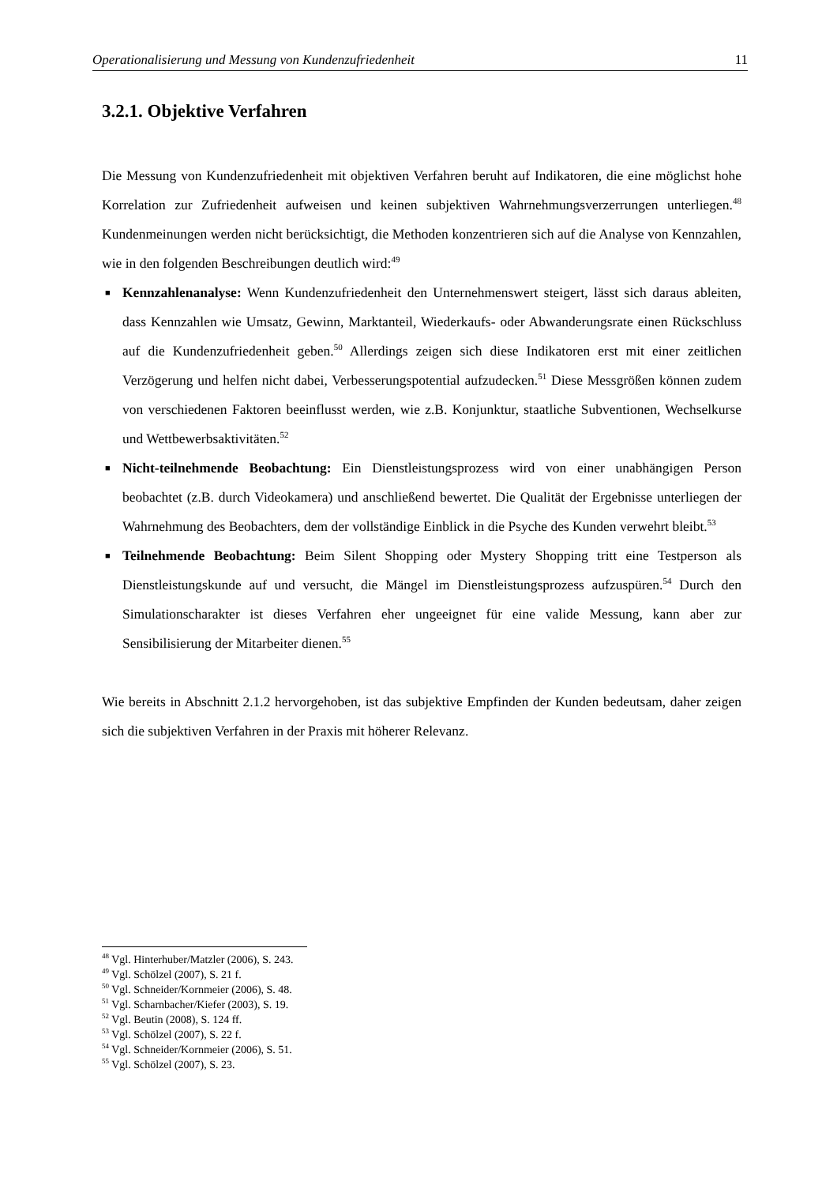Operationalisierung und Messung von Kundenzufriedenheit 11
3.2.1. Objektive Verfahren
Die Messung von Kundenzufriedenheit mit objektiven Verfahren beruht auf Indikatoren, die eine möglichst hohe Korrelation zur Zufriedenheit aufweisen und keinen subjektiven Wahrnehmungsverzerrungen unterliegen.<sup>48</sup> Kundenmeinungen werden nicht berücksichtigt, die Methoden konzentrieren sich auf die Analyse von Kennzahlen, wie in den folgenden Beschreibungen deutlich wird:<sup>49</sup>
■ Kennzahlenanalyse: Wenn Kundenzufriedenheit den Unternehmenswert steigert, lässt sich daraus ableiten, dass Kennzahlen wie Umsatz, Gewinn, Marktanteil, Wiederkaufs- oder Abwanderungsrate einen Rückschluss auf die Kundenzufriedenheit geben.<sup>50</sup> Allerdings zeigen sich diese Indikatoren erst mit einer zeitlichen Verzögerung und helfen nicht dabei, Verbesserungspotential aufzudecken.<sup>51</sup> Diese Messgrößen können zudem von verschiedenen Faktoren beeinflusst werden, wie z.B. Konjunktur, staatliche Subventionen, Wechselkurse und Wettbewerbsaktivitäten.<sup>52</sup>
■ Nicht-teilnehmende Beobachtung: Ein Dienstleistungsprozess wird von einer unabhängigen Person beobachtet (z.B. durch Videokamera) und anschließend bewertet. Die Qualität der Ergebnisse unterliegen der Wahrnehmung des Beobachters, dem der vollständige Einblick in die Psyche des Kunden verwehrt bleibt.<sup>53</sup>
■ Teilnehmende Beobachtung: Beim Silent Shopping oder Mystery Shopping tritt eine Testperson als Dienstleistungskunde auf und versucht, die Mängel im Dienstleistungspro­zess aufzuspüren.<sup>54</sup> Durch den Simulationscharakter ist dieses Verfahren eher ungeeignet für eine valide Messung, kann aber zur Sensibilisierung der Mitarbeiter dienen.<sup>55</sup>
Wie bereits in Abschnitt 2.1.2 hervorgehoben, ist das subjektive Empfinden der Kunden bedeutsam, daher zeigen sich die subjektiven Verfahren in der Praxis mit höherer Relevanz.
<sup>48</sup> Vgl. Hinterhuber/Matzler (2006), S. 243.
<sup>49</sup> Vgl. Schölzel (2007), S. 21 f.
<sup>50</sup> Vgl. Schneider/Kornmeier (2006), S. 48.
<sup>51</sup> Vgl. Scharnbacher/Kiefer (2003), S. 19.
<sup>52</sup> Vgl. Beutin (2008), S. 124 ff.
<sup>53</sup> Vgl. Schölzel (2007), S. 22 f.
<sup>54</sup> Vgl. Schneider/Kornmeier (2006), S. 51.
<sup>55</sup> Vgl. Schölzel (2007), S. 23.